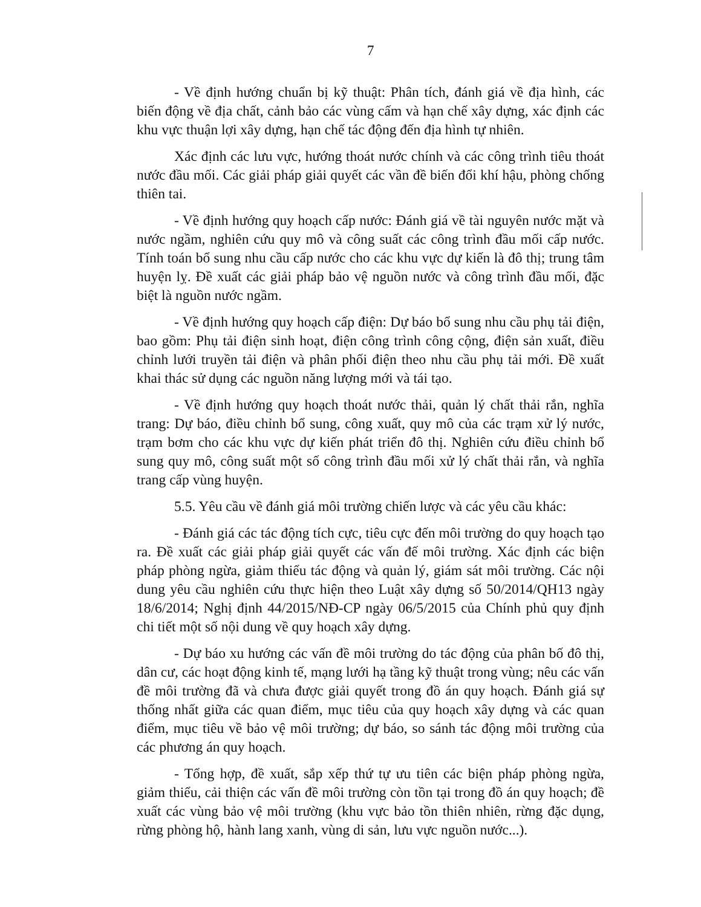7
- Về định hướng chuẩn bị kỹ thuật: Phân tích, đánh giá về địa hình, các biến động về địa chất, cảnh bảo các vùng cấm và hạn chế xây dựng, xác định các khu vực thuận lợi xây dựng, hạn chế tác động đến địa hình tự nhiên.
Xác định các lưu vực, hướng thoát nước chính và các công trình tiêu thoát nước đầu mối. Các giải pháp giải quyết các vần đề biến đổi khí hậu, phòng chống thiên tai.
- Về định hướng quy hoạch cấp nước: Đánh giá về tài nguyên nước mặt và nước ngầm, nghiên cứu quy mô và công suất các công trình đầu mối cấp nước. Tính toán bổ sung nhu cầu cấp nước cho các khu vực dự kiến là đô thị; trung tâm huyện lỵ. Đề xuất các giải pháp bảo vệ nguồn nước và công trình đầu mối, đặc biệt là nguồn nước ngầm.
- Về định hướng quy hoạch cấp điện: Dự báo bổ sung nhu cầu phụ tải điện, bao gồm: Phụ tải điện sinh hoạt, điện công trình công cộng, điện sản xuất, điều chỉnh lưới truyền tải điện và phân phối điện theo nhu cầu phụ tải mới. Đề xuất khai thác sử dụng các nguồn năng lượng mới và tái tạo.
- Về định hướng quy hoạch thoát nước thải, quản lý chất thải rắn, nghĩa trang: Dự báo, điều chỉnh bổ sung, công xuất, quy mô của các trạm xử lý nước, trạm bơm cho các khu vực dự kiến phát triển đô thị. Nghiên cứu điều chỉnh bổ sung quy mô, công suất một số công trình đầu mối xử lý chất thải rắn, và nghĩa trang cấp vùng huyện.
5.5. Yêu cầu về đánh giá môi trường chiến lược và các yêu cầu khác:
- Đánh giá các tác động tích cực, tiêu cực đến môi trường do quy hoạch tạo ra. Đề xuất các giải pháp giải quyết các vấn đế môi trường. Xác định các biện pháp phòng ngừa, giảm thiểu tác động và quản lý, giám sát môi trường. Các nội dung yêu cầu nghiên cứu thực hiện theo Luật xây dựng số 50/2014/QH13 ngày 18/6/2014; Nghị định 44/2015/NĐ-CP ngày 06/5/2015 của Chính phủ quy định chi tiết một số nội dung về quy hoạch xây dựng.
- Dự báo xu hướng các vấn đề môi trường do tác động của phân bố đô thị, dân cư, các hoạt động kinh tế, mạng lưới hạ tầng kỹ thuật trong vùng; nêu các vấn đề môi trường đã và chưa được giải quyết trong đồ án quy hoạch. Đánh giá sự thống nhất giữa các quan điểm, mục tiêu của quy hoạch xây dựng và các quan điểm, mục tiêu về bảo vệ môi trường; dự báo, so sánh tác động môi trường của các phương án quy hoạch.
- Tổng hợp, đề xuất, sắp xếp thứ tự ưu tiên các biện pháp phòng ngừa, giảm thiểu, cải thiện các vấn đề môi trường còn tồn tại trong đồ án quy hoạch; đề xuất các vùng bảo vệ môi trường (khu vực bảo tồn thiên nhiên, rừng đặc dụng, rừng phòng hộ, hành lang xanh, vùng di sản, lưu vực nguồn nước...).